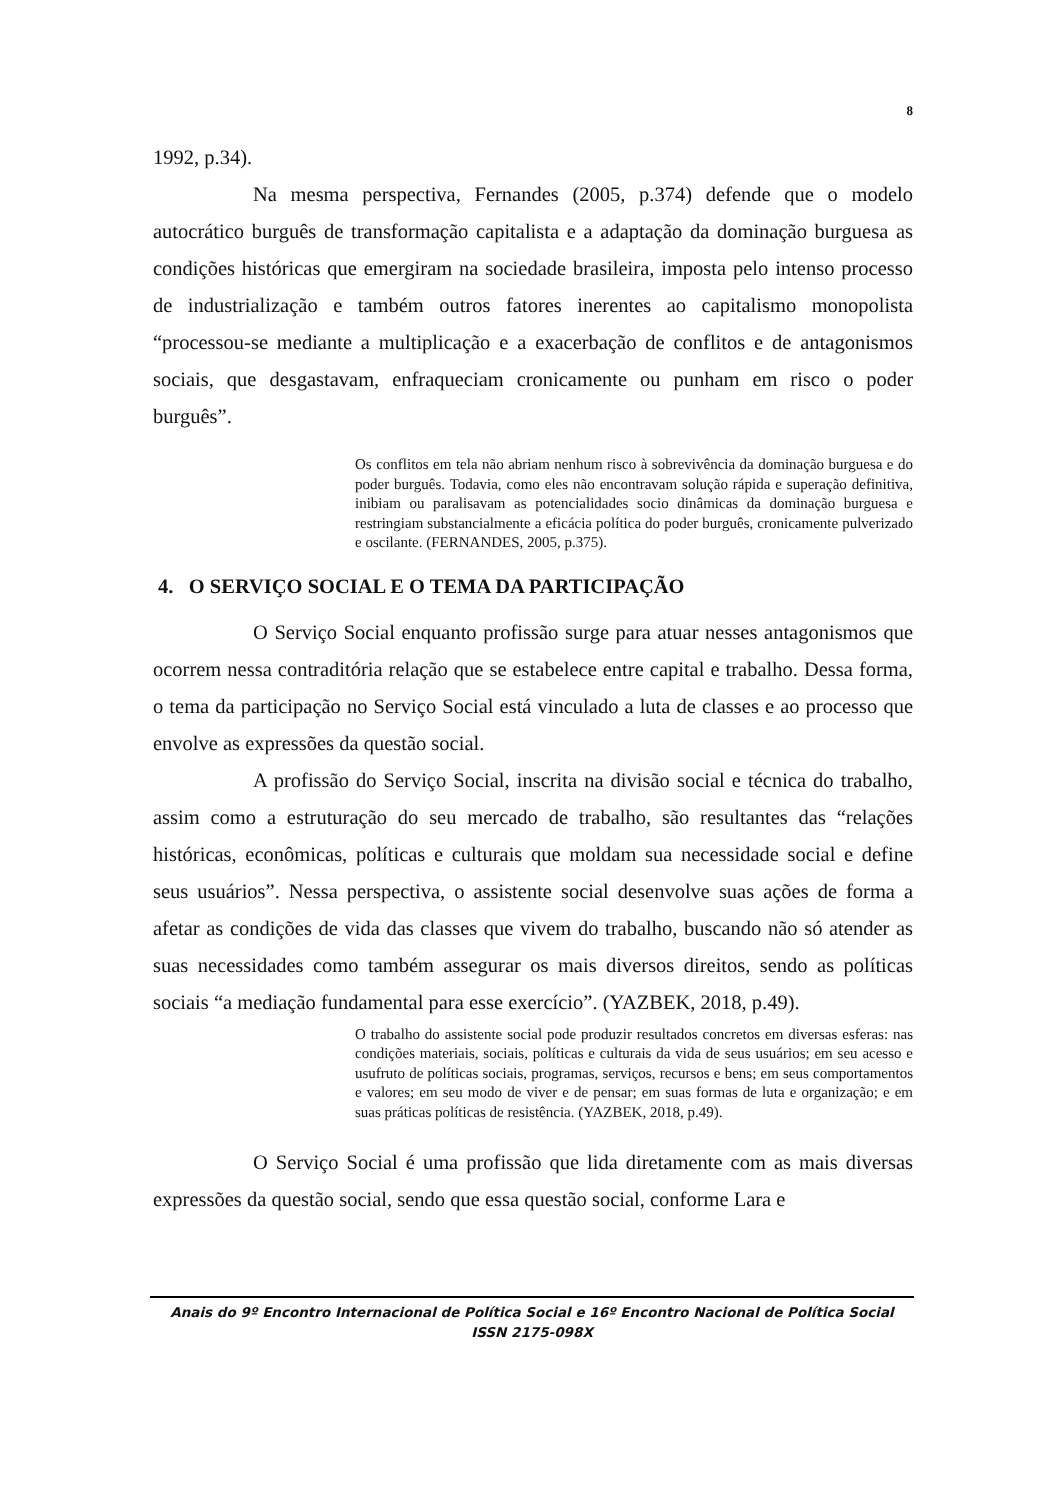8
1992, p.34).
Na mesma perspectiva, Fernandes (2005, p.374) defende que o modelo autocrático burguês de transformação capitalista e a adaptação da dominação burguesa as condições históricas que emergiram na sociedade brasileira, imposta pelo intenso processo de industrialização e também outros fatores inerentes ao capitalismo monopolista “processou-se mediante a multiplicação e a exacerbação de conflitos e de antagonismos sociais, que desgastavam, enfraqueciam cronicamente ou punham em risco o poder burguês”.
Os conflitos em tela não abriam nenhum risco à sobrevivência da dominação burguesa e do poder burguês. Todavia, como eles não encontravam solução rápida e superação definitiva, inibiam ou paralisavam as potencialidades socio dinâmicas da dominação burguesa e restringiam substancialmente a eficácia política do poder burguês, cronicamente pulverizado e oscilante. (FERNANDES, 2005, p.375).
4. O SERVIÇO SOCIAL E O TEMA DA PARTICIPAÇÃO
O Serviço Social enquanto profissão surge para atuar nesses antagonismos que ocorrem nessa contraditória relação que se estabelece entre capital e trabalho. Dessa forma, o tema da participação no Serviço Social está vinculado a luta de classes e ao processo que envolve as expressões da questão social.
A profissão do Serviço Social, inscrita na divisão social e técnica do trabalho, assim como a estruturação do seu mercado de trabalho, são resultantes das “relações históricas, econômicas, políticas e culturais que moldam sua necessidade social e define seus usuários”. Nessa perspectiva, o assistente social desenvolve suas ações de forma a afetar as condições de vida das classes que vivem do trabalho, buscando não só atender as suas necessidades como também assegurar os mais diversos direitos, sendo as políticas sociais “a mediação fundamental para esse exercício”. (YAZBEK, 2018, p.49).
O trabalho do assistente social pode produzir resultados concretos em diversas esferas: nas condições materiais, sociais, políticas e culturais da vida de seus usuários; em seu acesso e usufruto de políticas sociais, programas, serviços, recursos e bens; em seus comportamentos e valores; em seu modo de viver e de pensar; em suas formas de luta e organização; e em suas práticas políticas de resistência. (YAZBEK, 2018, p.49).
O Serviço Social é uma profissão que lida diretamente com as mais diversas expressões da questão social, sendo que essa questão social, conforme Lara e
Anais do 9º Encontro Internacional de Política Social e 16º Encontro Nacional de Política Social
ISSN 2175-098X